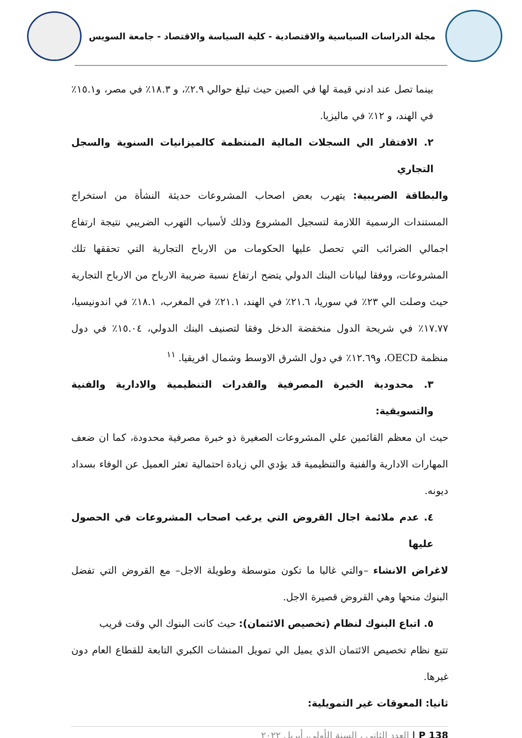مجلة الدراسات السياسية والاقتصادية - كلية السياسة والاقتصاد - جامعة السويس
بينما تصل عند ادني قيمة لها في الصين حيث تبلغ حوالي ٢.٩٪، و ١٨.٣٪ في مصر، و١٥.١٪ في الهند، و ١٢٪ في ماليزيا.
٢. الافتقار الي السجلات المالية المنتظمة كالميزانيات السنوية والسجل التجاري
والبطاقة الضريبية: يتهرب بعض اصحاب المشروعات حديثة النشأة من استخراج المستندات الرسمية اللازمة لتسجيل المشروع وذلك لأسباب التهرب الضريبي نتيجة ارتفاع اجمالي الضرائب التي تحصل عليها الحكومات من الارباح التجارية التي تحققها تلك المشروعات، ووفقا لبيانات البنك الدولي يتضح ارتفاع نسبة ضريبة الارباح من الارباح التجارية حيث وصلت الي ٢٣٪ في سوريا، ٢١.٦٪ في الهند، ٢١.١٪ في المغرب، ١٨.١٪ في اندونيسيا، ١٧.٧٧٪ في شريحة الدول منخفضة الدخل وفقا لتصنيف البنك الدولي، ١٥.٠٤٪ في دول منظمة OECD، و١٢.٦٩٪ في دول الشرق الاوسط وشمال افريقيا. <sup>١١</sup>
٣. محدودية الخبرة المصرفية والقدرات التنظيمية والادارية والفنية والتسويقية:
حيث ان معظم القائمين علي المشروعات الصغيرة ذو خبرة مصرفية محدودة، كما ان ضعف المهارات الادارية والفنية والتنظيمية قد يؤدي الي زيادة احتمالية تعثر العميل عن الوفاء بسداد ديونه.
٤. عدم ملائمة اجال القروض التي يرغب اصحاب المشروعات في الحصول عليها
لاغراض الانشاء –والتي غالبا ما تكون متوسطة وطويلة الاجل– مع القروض التي تفضل البنوك منحها وهي القروض قصيرة الاجل.
٥. اتباع البنوك لنظام (تخصيص الائتمان): حيث كانت البنوك الي وقت قريب
تتبع نظام تخصيص الائتمان الذي يميل الي تمويل المنشات الكبري التابعة للقطاع العام دون غيرها.
ثانيا: المعوقات غير التمويلية:
P 138 | العدد الثاني ، السنة الأولى، أبريل ٢٠٢٢